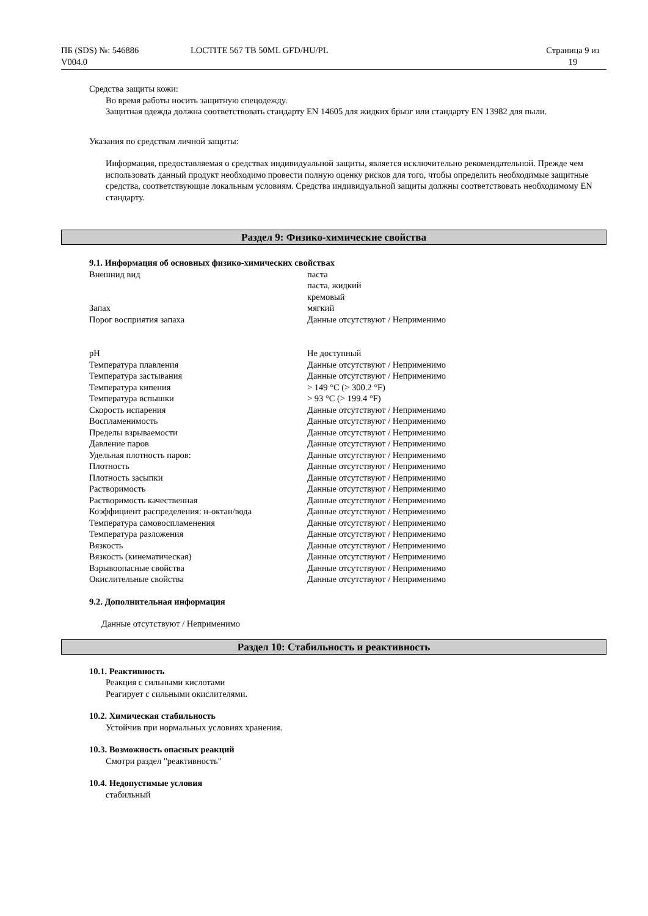ПБ (SDS) №: 546886
V004.0
LOCTITE 567 TB 50ML GFD/HU/PL Страница 9 из
19
Средства защиты кожи:
Во время работы носить защитную спецодежду.
Защитная одежда должна соответствовать стандарту EN 14605 для жидких брызг или стандарту EN 13982 для пыли.
Указания по средствам личной защиты:
Информация, предоставляемая о средствах индивидуальной защиты, является исключительно рекомендательной. Прежде чем использовать данный продукт необходимо провести полную оценку рисков для того, чтобы определить необходимые защитные средства, соответствующие локальным условиям. Средства индивидуальной защиты должны соответствовать необходимому EN стандарту.
Раздел 9: Физико-химические свойства
9.1. Информация об основных физико-химических свойствах
| Внешнид вид | паста паста, жидкий кремовый |
| Запах | мягкий |
| Порог восприятия запаха | Данные отсутствуют / Неприменимо |
| pH | Не доступный |
| Температура плавления | Данные отсутствуют / Неприменимо |
| Температура застывания | Данные отсутствуют / Неприменимо |
| Температура кипения | > 149 °C (> 300.2 °F) |
| Температура вспышки | > 93 °C (> 199.4 °F) |
| Скорость испарения | Данные отсутствуют / Неприменимо |
| Воспламенимость | Данные отсутствуют / Неприменимо |
| Пределы взрываемости | Данные отсутствуют / Неприменимо |
| Давление паров | Данные отсутствуют / Неприменимо |
| Удельная плотность паров: | Данные отсутствуют / Неприменимо |
| Плотность | Данные отсутствуют / Неприменимо |
| Плотность засыпки | Данные отсутствуют / Неприменимо |
| Растворимость | Данные отсутствуют / Неприменимо |
| Растворимость качественная | Данные отсутствуют / Неприменимо |
| Коэффициент распределения: н-октан/вода | Данные отсутствуют / Неприменимо |
| Температура самовоспламенения | Данные отсутствуют / Неприменимо |
| Температура разложения | Данные отсутствуют / Неприменимо |
| Вязкость | Данные отсутствуют / Неприменимо |
| Вязкость (кинематическая) | Данные отсутствуют / Неприменимо |
| Взрывоопасные свойства | Данные отсутствуют / Неприменимо |
| Окислительные свойства | Данные отсутствуют / Неприменимо |
9.2. Дополнительная информация
Данные отсутствуют / Неприменимо
Раздел 10: Стабильность и реактивность
10.1. Реактивность
Реакция с сильными кислотами
Реагирует с сильными окислителями.
10.2. Химическая стабильность
Устойчив при нормальных условиях хранения.
10.3. Возможность опасных реакций
Смотри раздел "реактивность"
10.4. Недопустимые условия
стабильный